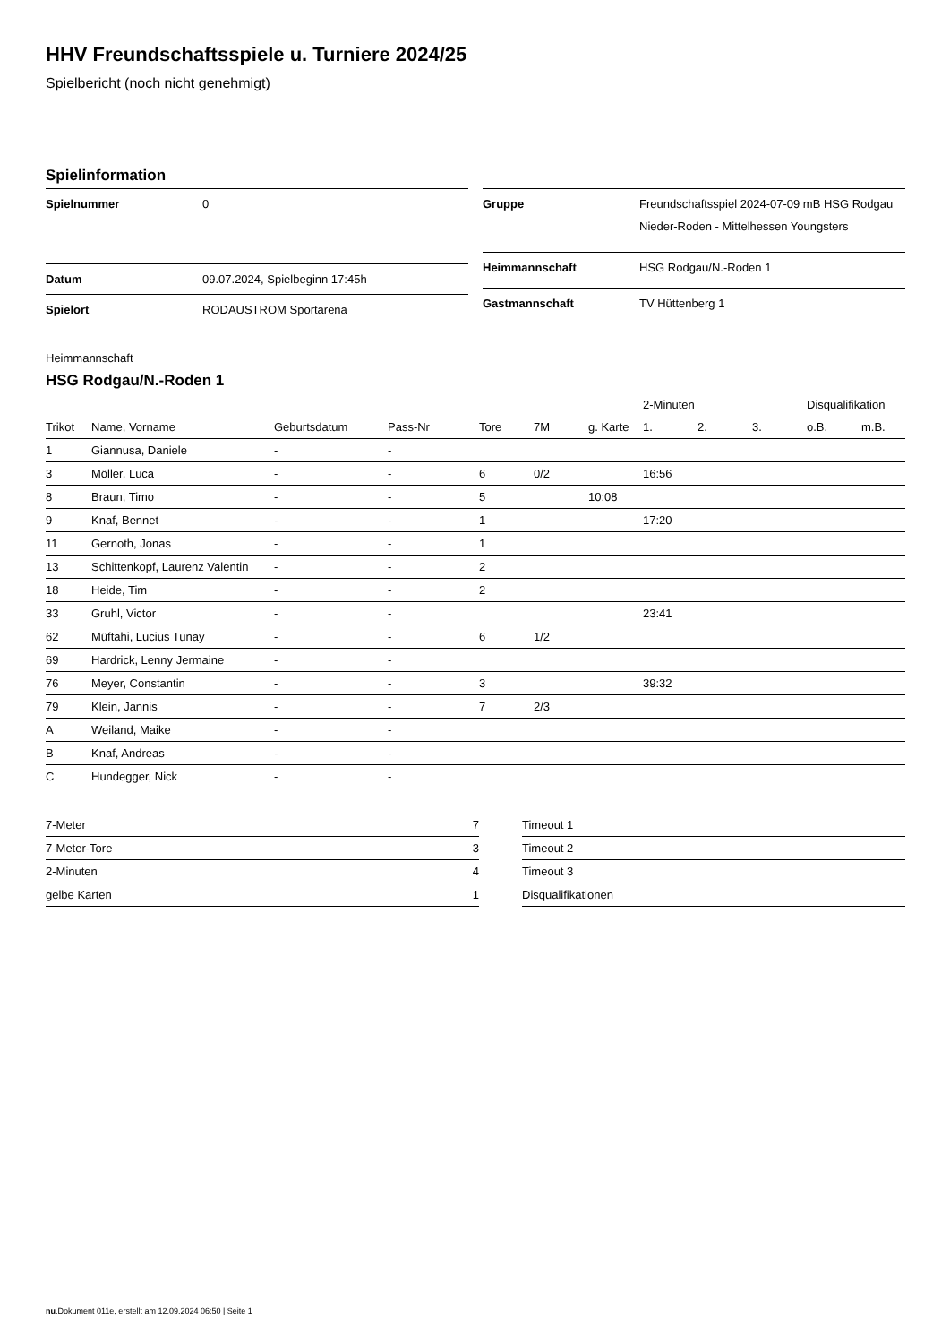HHV Freundschaftsspiele u. Turniere 2024/25
Spielbericht (noch nicht genehmigt)
Spielinformation
| Spielnummer | 0 |
| Datum | 09.07.2024, Spielbeginn 17:45h |
| Spielort | RODAUSTROM Sportarena |
| Gruppe | Freundschaftsspiel 2024-07-09 mB HSG Rodgau Nieder-Roden - Mittelhessen Youngsters |
| Heimmannschaft | HSG Rodgau/N.-Roden 1 |
| Gastmannschaft | TV Hüttenberg 1 |
Heimmannschaft
HSG Rodgau/N.-Roden 1
| | | | | | | | 2-Minuten | | | Disqualifikation | |
| --- | --- | --- | --- | --- | --- | --- | --- | --- | --- | --- | --- |
| Trikot | Name, Vorname | Geburtsdatum | Pass-Nr | Tore | 7M | g. Karte | 1. | 2. | 3. | o.B. | m.B. |
| 1 | Giannusa, Daniele | - | - | | | | | | | | |
| 3 | Möller, Luca | - | - | 6 | 0/2 | | 16:56 | | | | |
| 8 | Braun, Timo | - | - | 5 | | 10:08 | | | | | |
| 9 | Knaf, Bennet | - | - | 1 | | | 17:20 | | | | |
| 11 | Gernoth, Jonas | - | - | 1 | | | | | | | |
| 13 | Schittenkopf, Laurenz Valentin | - | - | 2 | | | | | | | |
| 18 | Heide, Tim | - | - | 2 | | | | | | | |
| 33 | Gruhl, Victor | - | - | | | | 23:41 | | | | |
| 62 | Müftahi, Lucius Tunay | - | - | 6 | 1/2 | | | | | | |
| 69 | Hardrick, Lenny Jermaine | - | - | | | | | | | | |
| 76 | Meyer, Constantin | - | - | 3 | | | 39:32 | | | | |
| 79 | Klein, Jannis | - | - | 7 | 2/3 | | | | | | |
| A | Weiland, Maike | - | - | | | | | | | | |
| B | Knaf, Andreas | - | - | | | | | | | | |
| C | Hundegger, Nick | - | - | | | | | | | | |
| 7-Meter | 7 |
| 7-Meter-Tore | 3 |
| 2-Minuten | 4 |
| gelbe Karten | 1 |
| Timeout 1 |
| Timeout 2 |
| Timeout 3 |
| Disqualifikationen |
nu.Dokument 011e, erstellt am 12.09.2024 06:50 | Seite 1